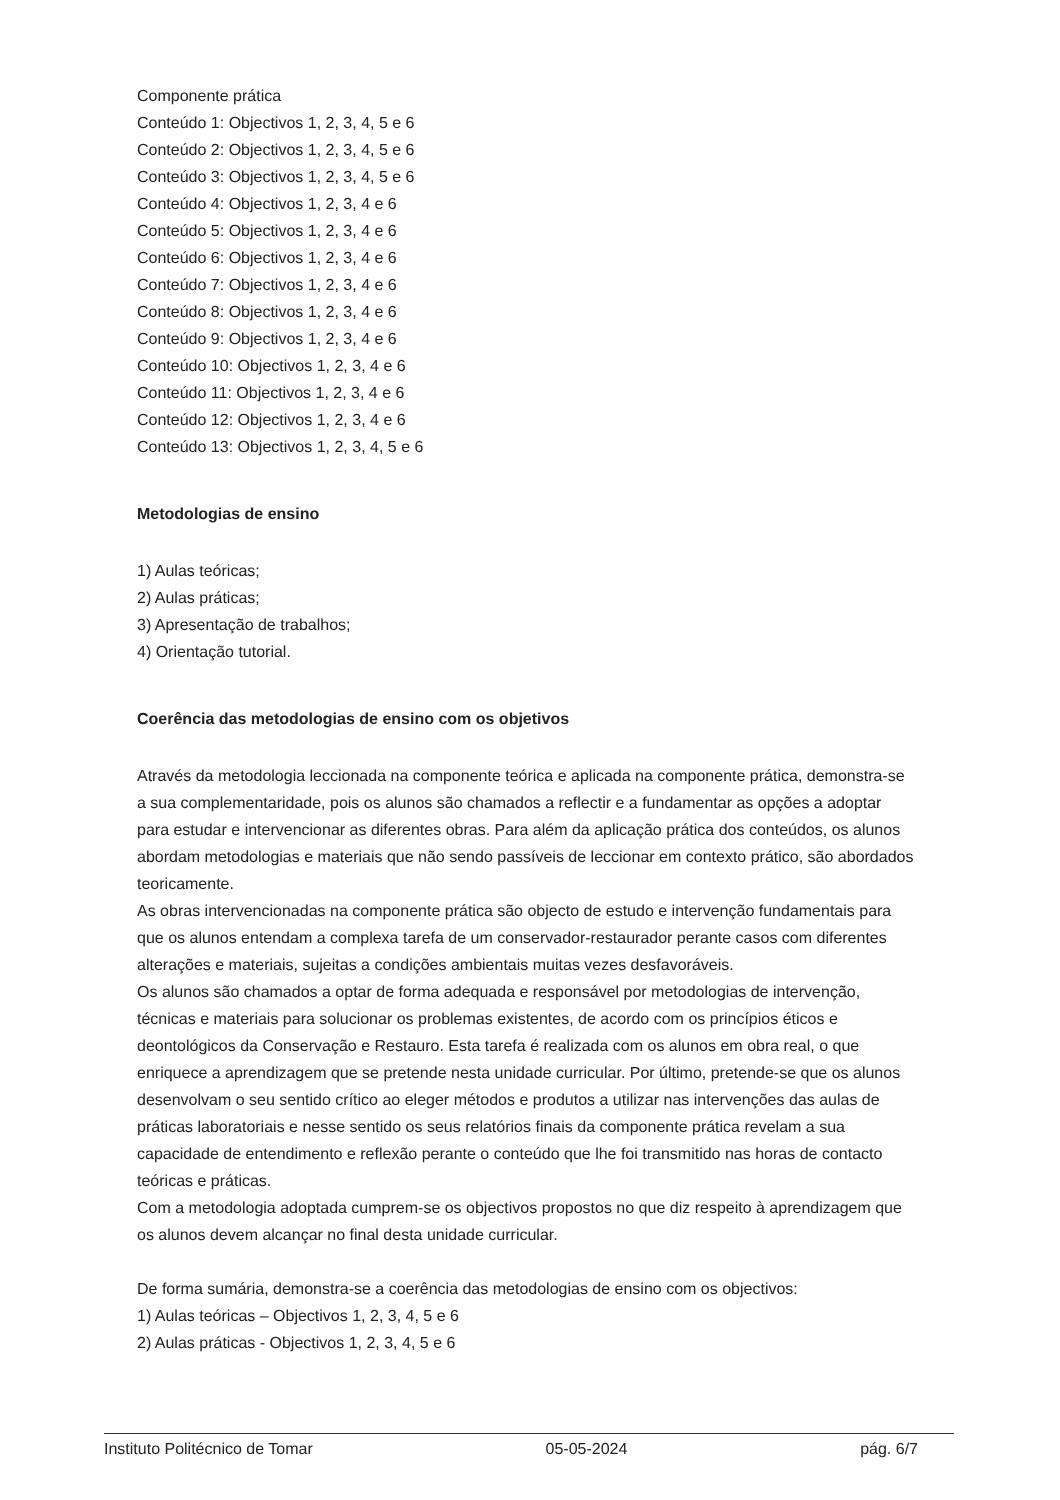Componente prática
Conteúdo 1: Objectivos 1, 2, 3, 4, 5 e 6
Conteúdo 2: Objectivos 1, 2, 3, 4, 5 e 6
Conteúdo 3: Objectivos 1, 2, 3, 4, 5 e 6
Conteúdo 4: Objectivos 1, 2, 3, 4 e 6
Conteúdo 5: Objectivos 1, 2, 3, 4 e 6
Conteúdo 6: Objectivos 1, 2, 3, 4 e 6
Conteúdo 7: Objectivos 1, 2, 3, 4 e 6
Conteúdo 8: Objectivos 1, 2, 3, 4 e 6
Conteúdo 9: Objectivos 1, 2, 3, 4 e 6
Conteúdo 10: Objectivos 1, 2, 3, 4 e 6
Conteúdo 11: Objectivos 1, 2, 3, 4 e 6
Conteúdo 12: Objectivos 1, 2, 3, 4 e 6
Conteúdo 13: Objectivos 1, 2, 3, 4, 5 e 6
Metodologias de ensino
1) Aulas teóricas;
2) Aulas práticas;
3) Apresentação de trabalhos;
4) Orientação tutorial.
Coerência das metodologias de ensino com os objetivos
Através da metodologia leccionada na componente teórica e aplicada na componente prática, demonstra-se a sua complementaridade, pois os alunos são chamados a reflectir e a fundamentar as opções a adoptar para estudar e intervencionar as diferentes obras. Para além da aplicação prática dos conteúdos, os alunos abordam metodologias e materiais que não sendo passíveis de leccionar em contexto prático, são abordados teoricamente.
As obras intervencionadas na componente prática são objecto de estudo e intervenção fundamentais para que os alunos entendam a complexa tarefa de um conservador-restaurador perante casos com diferentes alterações e materiais, sujeitas a condições ambientais muitas vezes desfavoráveis.
Os alunos são chamados a optar de forma adequada e responsável por metodologias de intervenção, técnicas e materiais para solucionar os problemas existentes, de acordo com os princípios éticos e deontológicos da Conservação e Restauro. Esta tarefa é realizada com os alunos em obra real, o que enriquece a aprendizagem que se pretende nesta unidade curricular. Por último, pretende-se que os alunos desenvolvam o seu sentido crítico ao eleger métodos e produtos a utilizar nas intervenções das aulas de práticas laboratoriais e nesse sentido os seus relatórios finais da componente prática revelam a sua capacidade de entendimento e reflexão perante o conteúdo que lhe foi transmitido nas horas de contacto teóricas e práticas.
Com a metodologia adoptada cumprem-se os objectivos propostos no que diz respeito à aprendizagem que os alunos devem alcançar no final desta unidade curricular.
De forma sumária, demonstra-se a coerência das metodologias de ensino com os objectivos:
1) Aulas teóricas – Objectivos 1, 2, 3, 4, 5 e 6
2) Aulas práticas - Objectivos 1, 2, 3, 4, 5 e 6
Instituto Politécnico de Tomar 05-05-2024 pág. 6/7